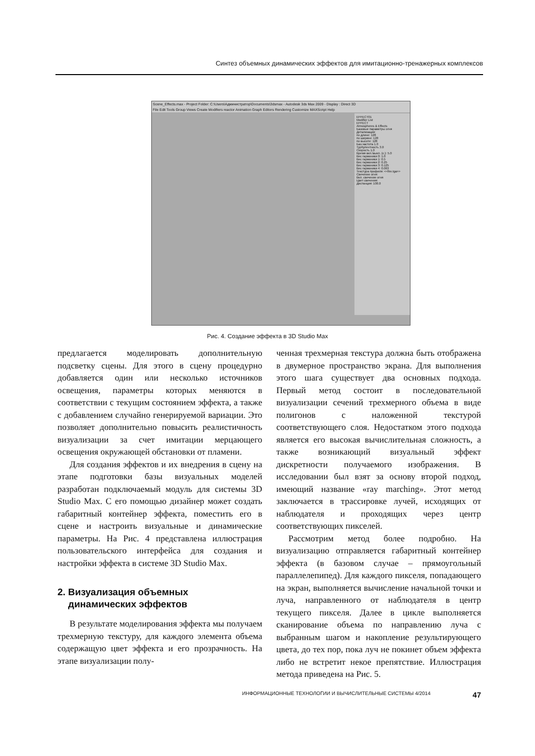Синтез объемных динамических эффектов для имитационно-тренажерных комплексов
Scene_Effects.max - Project Folder: C:\Users\Администратор\Documents\3dsmax - Autodesk 3ds Max 2009 - Display : Direct 3D
File Edit Tools Group Views Create Modifiers reactor Animation Graph Editors Rendering Customize MAXScript Help
EFFECT01
Modifier List
EFFECT
Atmospheres & Effects
Базовые параметры огня
Детализация:
по длине: 128
по ширине: 128
по высоте: 128
Баз.частота 1.0
Турбулентность 3.0
Скорость 1.0
Время вкл.\выкл. (с.): 5.0
Вес гармоники 0: 1.0
Вес гармоники 1: 0.5
Вес гармоники 2: 0.25
Вес гармоники 3: 0.125
Вес гармоники 4: 0.063
Текстура профиля: <<fire.tga>>
Свечение огня:
Вкл. свечение огня
Цвет свечения:
Дистанция: 100.0
Рис. 4. Создание эффекта в 3D Studio Max
предлагается моделировать дополнительную подсветку сцены. Для этого в сцену процедурно добавляется один или несколько источников освещения, параметры которых меняются в соответствии с текущим состоянием эффекта, а также с добавлением случайно генерируемой вариации. Это позволяет дополнительно повысить реалистичность визуализации за счет имитации мерцающего освещения окружающей обстановки от пламени.
Для создания эффектов и их внедрения в сцену на этапе подготовки базы визуальных моделей разработан подключаемый модуль для системы 3D Studio Max. С его помощью дизайнер может создать габаритный контейнер эффекта, поместить его в сцене и настроить визуальные и динамические параметры. На Рис. 4 представлена иллюстрация пользовательского интерфейса для создания и настройки эффекта в системе 3D Studio Max.
2. Визуализация объемных
динамических эффектов
В результате моделирования эффекта мы получаем трехмерную текстуру, для каждого элемента объема содержащую цвет эффекта и его прозрачность. На этапе визуализации полу-
ченная трехмерная текстура должна быть отображена в двумерное пространство экрана. Для выполнения этого шага существует два основных подхода. Первый метод состоит в последовательной визуализации сечений трехмерного объема в виде полигонов с наложенной текстурой соответствующего слоя. Недостатком этого подхода является его высокая вычислительная сложность, а также возникающий визуальный эффект дискретности получаемого изображения. В исследовании был взят за основу второй подход, имеющий название «ray marching». Этот метод заключается в трассировке лучей, исходящих от наблюдателя и проходящих через центр соответствующих пикселей.
Рассмотрим метод более подробно. На визуализацию отправляется габаритный контейнер эффекта (в базовом случае – прямоугольный параллелепипед). Для каждого пикселя, попадающего на экран, выполняется вычисление начальной точки и луча, направленного от наблюдателя в центр текущего пикселя. Далее в цикле выполняется сканирование объема по направлению луча с выбранным шагом и накопление результирующего цвета, до тех пор, пока луч не покинет объем эффекта либо не встретит некое препятствие. Иллюстрация метода приведена на Рис. 5.
ИНФОРМАЦИОННЫЕ ТЕХНОЛОГИИ И ВЫЧИСЛИТЕЛЬНЫЕ СИСТЕМЫ 4/2014 47